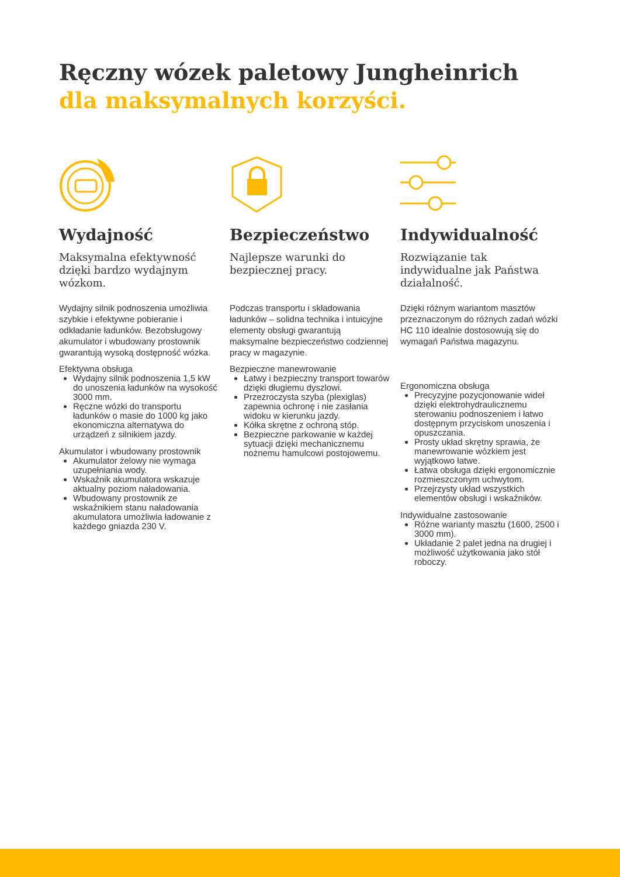Ręczny wózek paletowy Jungheinrich
dla maksymalnych korzyści.
Wydajność
Maksymalna efektywność dzięki bardzo wydajnym wózkom.
Wydajny silnik podnoszenia umożliwia szybkie i efektywne pobieranie i odkładanie ładunków. Bezobsługowy akumulator i wbudowany prostownik gwarantują wysoką dostępność wózka.
Efektywna obsługa
Wydajny silnik podnoszenia 1,5 kW do unoszenia ładunków na wysokość 3000 mm.
Ręczne wózki do transportu ładunków o masie do 1000 kg jako ekonomiczna alternatywa do urządzeń z silnikiem jazdy.
Akumulator i wbudowany prostownik
Akumulator żelowy nie wymaga uzupełniania wody.
Wskaźnik akumulatora wskazuje aktualny poziom naładowania.
Wbudowany prostownik ze wskaźnikiem stanu naładowania akumulatora umożliwia ładowanie z każdego gniazda 230 V.
Bezpieczeństwo
Najlepsze warunki do bezpiecznej pracy.
Podczas transportu i składowania ładunków – solidna technika i intuicyjne elementy obsługi gwarantują maksymalne bezpieczeństwo codziennej pracy w magazynie.
Bezpieczne manewrowanie
Łatwy i bezpieczny transport towarów dzięki długiemu dyszlowi.
Przezroczysta szyba (plexiglas) zapewnia ochronę i nie zasłania widoku w kierunku jazdy.
Kółka skrętne z ochroną stóp.
Bezpieczne parkowanie w każdej sytuacji dzięki mechanicznemu nożnemu hamulcowi postojowemu.
Indywidualność
Rozwiązanie tak indywidualne jak Państwa działalność.
Dzięki różnym wariantom masztów przeznaczonym do różnych zadań wózki HC 110 idealnie dostosowują się do wymagań Państwa magazynu.
Ergonomiczna obsługa
Precyzyjne pozycjonowanie wideł dzięki elektrohydraulicznemu sterowaniu podnoszeniem i łatwo dostępnym przyciskom unoszenia i opuszczania.
Prosty układ skrętny sprawia, że manewrowanie wózkiem jest wyjątkowo łatwe.
Łatwa obsługa dzięki ergonomicznie rozmieszczonym uchwytom.
Przejrzysty układ wszystkich elementów obsługi i wskaźników.
Indywidualne zastosowanie
Różne warianty masztu (1600, 2500 i 3000 mm).
Układanie 2 palet jedna na drugiej i możliwość użytkowania jako stół roboczy.